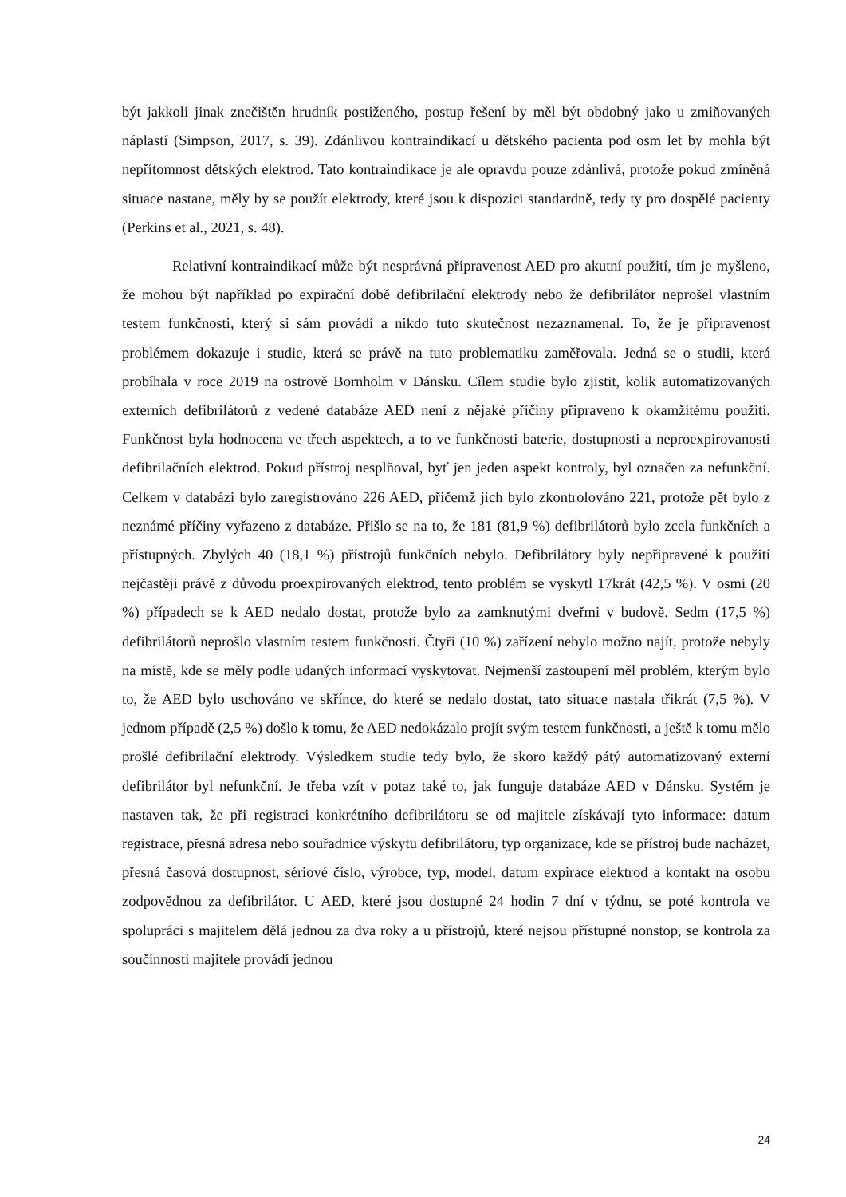být jakkoli jinak znečištěn hrudník postiženého, postup řešení by měl být obdobný jako u zmiňovaných náplastí (Simpson, 2017, s. 39). Zdánlivou kontraindikací u dětského pacienta pod osm let by mohla být nepřítomnost dětských elektrod. Tato kontraindikace je ale opravdu pouze zdánlivá, protože pokud zmíněná situace nastane, měly by se použít elektrody, které jsou k dispozici standardně, tedy ty pro dospělé pacienty (Perkins et al., 2021, s. 48).
Relativní kontraindikací může být nesprávná připravenost AED pro akutní použití, tím je myšleno, že mohou být například po expirační době defibrilační elektrody nebo že defibrilátor neprošel vlastním testem funkčnosti, který si sám provádí a nikdo tuto skutečnost nezaznamenal. To, že je připravenost problémem dokazuje i studie, která se právě na tuto problematiku zaměřovala. Jedná se o studii, která probíhala v roce 2019 na ostrově Bornholm v Dánsku. Cílem studie bylo zjistit, kolik automatizovaných externích defibrilátorů z vedené databáze AED není z nějaké příčiny připraveno k okamžitému použití. Funkčnost byla hodnocena ve třech aspektech, a to ve funkčnosti baterie, dostupnosti a neproexpirovanosti defibrilačních elektrod. Pokud přístroj nesplňoval, byť jen jeden aspekt kontroly, byl označen za nefunkční. Celkem v databázi bylo zaregistrováno 226 AED, přičemž jich bylo zkontrolováno 221, protože pět bylo z neznámé příčiny vyřazeno z databáze. Přišlo se na to, že 181 (81,9 %) defibrilátorů bylo zcela funkčních a přístupných. Zbylých 40 (18,1 %) přístrojů funkčních nebylo. Defibrilátory byly nepřipravené k použití nejčastěji právě z důvodu proexpirovaných elektrod, tento problém se vyskytl 17krát (42,5 %). V osmi (20 %) případech se k AED nedalo dostat, protože bylo za zamknutými dveřmi v budově. Sedm (17,5 %) defibrilátorů neprošlo vlastním testem funkčnosti. Čtyři (10 %) zařízení nebylo možno najít, protože nebyly na místě, kde se měly podle udaných informací vyskytovat. Nejmenší zastoupení měl problém, kterým bylo to, že AED bylo uschováno ve skřínce, do které se nedalo dostat, tato situace nastala třikrát (7,5 %). V jednom případě (2,5 %) došlo k tomu, že AED nedokázalo projít svým testem funkčnosti, a ještě k tomu mělo prošlé defibrilační elektrody. Výsledkem studie tedy bylo, že skoro každý pátý automatizovaný externí defibrilátor byl nefunkční. Je třeba vzít v potaz také to, jak funguje databáze AED v Dánsku. Systém je nastaven tak, že při registraci konkrétního defibrilátoru se od majitele získávají tyto informace: datum registrace, přesná adresa nebo souřadnice výskytu defibrilátoru, typ organizace, kde se přístroj bude nacházet, přesná časová dostupnost, sériové číslo, výrobce, typ, model, datum expirace elektrod a kontakt na osobu zodpovědnou za defibrilátor. U AED, které jsou dostupné 24 hodin 7 dní v týdnu, se poté kontrola ve spolupráci s majitelem dělá jednou za dva roky a u přístrojů, které nejsou přístupné nonstop, se kontrola za součinnosti majitele provádí jednou
24